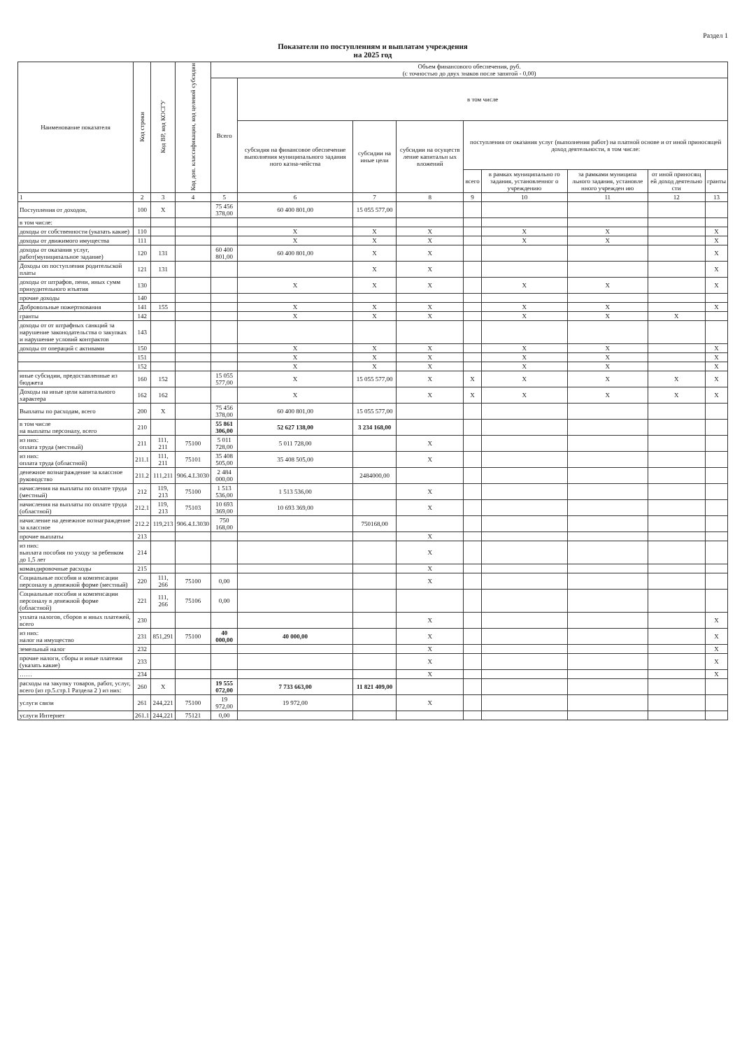Раздел 1
Показатели по поступлениям и выплатам учреждения
на 2025 год
| Наименование показателя | Код строки | Код ВР, код КОСГУ | Код доп. классификации, код целевой субсидии | Объем финансового обеспечения, руб. (с точностью до двух знаков после запятой - 0,00) | | | | | | | | |
| --- | --- | --- | --- | --- | --- | --- | --- | --- | --- | --- | --- | --- |
| | | | | Всего | в том числе | | | | | | | |
| | | | | | субсидия на финансовое обеспечение выполнения муниципального задания ного казна-чейства | субсидии на иные цели | субсидии на осуществ ление капитальн ых вложений | поступления от оказания услуг (выполнения работ) на платной основе и от иной приносящей доход деятельности, в том числе: | | | | |
| | | | | | | | | всего | в рамках муниципально го задания, установленног о учреждению | за рамками муниципа льного задания, установле нного учрежден ию | от иной приносящ ей доход деятельно сти | гранты |
| 1 | 2 | 3 | 4 | 5 | 6 | 7 | 8 | 9 | 10 | 11 | 12 | 13 |
| Поступления от доходов, | 100 | X | | 75 456 378,00 | 60 400 801,00 | 15 055 577,00 | | | | | | |
| в том числе: | | | | | | | | | | | | |
| доходы от собственности (указать какие) | 110 | | | | X | X | X | | X | X | | X |
| доходы от движимого имущества | 111 | | | | X | X | X | | X | X | | X |
| доходы от оказания услуг, работ(муниципальное задание) | 120 | 131 | | 60 400 801,00 | 60 400 801,00 | X | X | | | | | X |
| Доходы оп поступления родительской платы | 121 | 131 | | | | X | X | | | | | X |
| доходы от штрафов, пени, иных сумм принудительного изъятия | 130 | | | | X | X | X | | X | X | | X |
| прочие доходы | 140 | | | | | | | | | | | |
| Добровольные пожертвования | 141 | 155 | | | X | X | X | | X | X | | X |
| гранты | 142 | | | | X | X | X | | X | X | X | |
| доходы от от штрафных санкций за нарушение законодательства о закупках и нарушение условий контрактов | 143 | | | | | | | | | | | |
| доходы от операций с активами | 150 | | | | X | X | X | | X | X | | X |
| | 151 | | | | X | X | X | | X | X | | X |
| | 152 | | | | X | X | X | | X | X | | X |
| иные субсидии, предоставленные из бюджета | 160 | 152 | | 15 055 577,00 | X | 15 055 577,00 | X | X | X | X | X | X |
| Доходы на иные цели капитального характера | 162 | 162 | | | X | | X | X | X | X | X | X |
| Выплаты по расходам, всего | 200 | X | | 75 456 378,00 | 60 400 801,00 | 15 055 577,00 | | | | | | |
| в том числе на выплаты персоналу, всего | 210 | | | 55 861 306,00 | 52 627 138,00 | 3 234 168,00 | | | | | | |
| из них: оплата труда (местный) | 211 | 111, 211 | 75100 | 5 011 728,00 | 5 011 728,00 | | X | | | | | |
| из них: оплата труда (областной) | 211.1 | 111, 211 | 75101 | 35 408 505,00 | 35 408 505,00 | | X | | | | | |
| денежное вознаграждение за классное руководство | 211.2 | 111,211 | 906.4.L3030 | 2 484 000,00 | | 2484000,00 | | | | | | |
| начисления на выплаты по оплате труда (местный) | 212 | 119, 213 | 75100 | 1 513 536,00 | 1 513 536,00 | | X | | | | | |
| начисления на выплаты по оплате труда (областной) | 212.1 | 119, 213 | 75103 | 10 693 369,00 | 10 693 369,00 | | X | | | | | |
| начисление на денежное вознаграждение за классное | 212.2 | 119,213 | 906.4.L3030 | 750 168,00 | | 750168,00 | | | | | | |
| прочие выплаты | 213 | | | | | | X | | | | | |
| из них: выплата пособия по уходу за ребенком до 1,5 лет | 214 | | | | | | X | | | | | |
| командировочные расходы | 215 | | | | | | X | | | | | |
| Социальные пособия и компенсации персоналу в денежной форме (местный) | 220 | 111, 266 | 75100 | 0,00 | | | X | | | | | |
| Социальные пособия и компенсации персоналу в денежной форме (областной) | 221 | 111, 266 | 75106 | 0,00 | | | | | | | | |
| уплата налогов, сборов и иных платежей, всего | 230 | | | | | | X | | | | | X |
| из них: налог на имущество | 231 | 851,291 | 75100 | 40 000,00 | 40 000,00 | | X | | | | | X |
| земельный налог | 232 | | | | | | X | | | | | X |
| прочие налоги, сборы и иные платежи (указать какие) | 233 | | | | | | X | | | | | X |
| …… | 234 | | | | | | X | | | | | X |
| расходы на закупку товаров, работ, услуг, всего (из гр.5.стр.1 Раздела 2 ) из них: | 260 | X | | 19 555 072,00 | 7 733 663,00 | 11 821 409,00 | | | | | | |
| услуги связи | 261 | 244,221 | 75100 | 19 972,00 | 19 972,00 | | X | | | | | |
| услуги Интернет | 261.1 | 244,221 | 75121 | 0,00 | | | | | | | | |